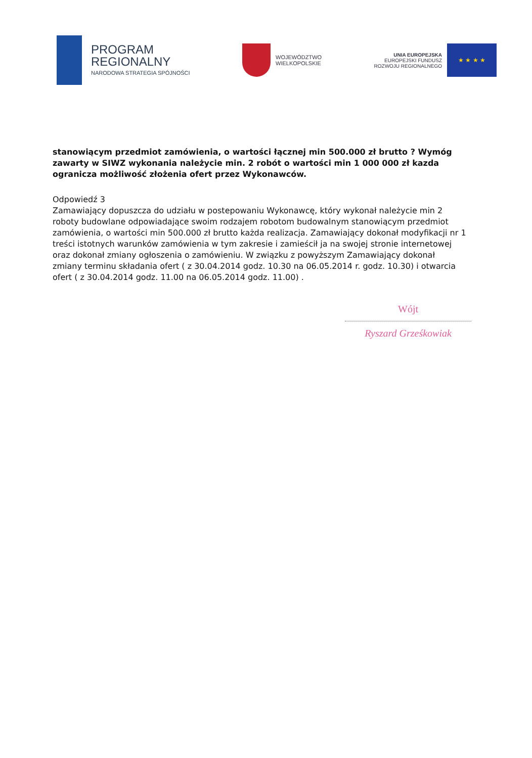PROGRAM
REGIONALNY
NARODOWA STRATEGIA SPÓJNOŚCI
WOJEWÓDZTWO
WIELKOPOLSKIE
UNIA EUROPEJSKA
EUROPEJSKI FUNDUSZ
ROZWOJU REGIONALNEGO
★ ★ ★ ★
stanowiącym przedmiot zamówienia, o wartości łącznej min 500.000 zł brutto ? Wymóg zawarty w SIWZ wykonania należycie min. 2 robót o wartości min 1 000 000 zł kazda ogranicza możliwość złożenia ofert przez Wykonawców.
Odpowiedź 3
Zamawiający dopuszcza do udziału w postepowaniu Wykonawcę, który wykonał należycie min 2 roboty budowlane odpowiadające swoim rodzajem robotom budowalnym stanowiącym przedmiot zamówienia, o wartości min 500.000 zł brutto każda realizacja. Zamawiający dokonał modyfikacji nr 1 treści istotnych warunków zamówienia w tym zakresie i zamieścił ja na swojej stronie internetowej oraz dokonał zmiany ogłoszenia o zamówieniu. W związku z powyższym Zamawiający dokonał zmiany terminu składania ofert ( z 30.04.2014 godz. 10.30 na 06.05.2014 r. godz. 10.30) i otwarcia ofert ( z 30.04.2014 godz. 11.00 na 06.05.2014 godz. 11.00) .
Wójt
Ryszard Grześkowiak